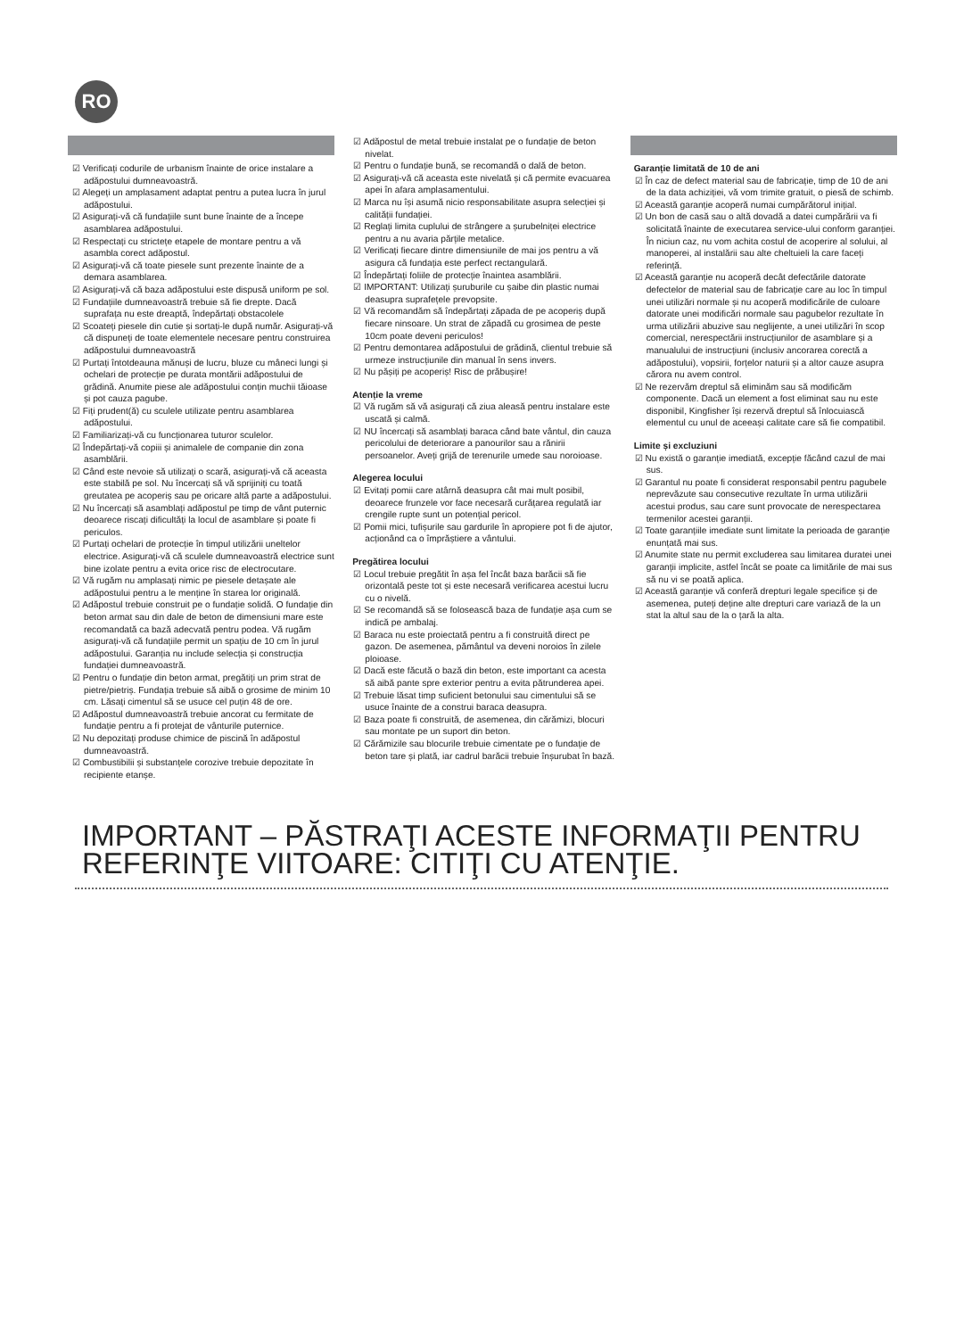RO
☑ Verificați codurile de urbanism înainte de orice instalare a adăpostului dumneavoastră.
☑ Alegeți un amplasament adaptat pentru a putea lucra în jurul adăpostului.
☑ Asigurați-vă că fundațiile sunt bune înainte de a începe asamblarea adăpostului.
☑ Respectați cu strictețe etapele de montare pentru a vă asambla corect adăpostul.
☑ Asigurați-vă că toate piesele sunt prezente înainte de a demara asamblarea.
☑ Asigurați-vă că baza adăpostului este dispusă uniform pe sol.
☑ Fundațiile dumneavoastră trebuie să fie drepte. Dacă suprafața nu este dreaptă, îndepărtați obstacolele
☑ Scoateți piesele din cutie și sortați-le după număr. Asigurați-vă că dispuneți de toate elementele necesare pentru construirea adăpostului dumneavoastră
☑ Purtați întotdeauna mănuși de lucru, bluze cu mâneci lungi și ochelari de protecție pe durata montării adăpostului de grădină. Anumite piese ale adăpostului conțin muchii tăioase și pot cauza pagube.
☑ Fiți prudent(ă) cu sculele utilizate pentru asamblarea adăpostului.
☑ Familiarizați-vă cu funcționarea tuturor sculelor.
☑ Îndepărtați-vă copiii și animalele de companie din zona asamblării.
☑ Când este nevoie să utilizați o scară, asigurați-vă că aceasta este stabilă pe sol. Nu încercați să vă sprijiniți cu toată greutatea pe acoperiș sau pe oricare altă parte a adăpostului.
☑ Nu încercați să asamblați adăpostul pe timp de vânt puternic deoarece riscați dificultăți la locul de asamblare și poate fi periculos.
☑ Purtați ochelari de protecție în timpul utilizării uneltelor electrice. Asigurați-vă că sculele dumneavoastră electrice sunt bine izolate pentru a evita orice risc de electrocutare.
☑ Vă rugăm nu amplasați nimic pe piesele detașate ale adăpostului pentru a le menține în starea lor originală.
☑ Adăpostul trebuie construit pe o fundație solidă. O fundație din beton armat sau din dale de beton de dimensiuni mare este recomandată ca bază adecvată pentru podea. Vă rugăm asigurați-vă că fundațiile permit un spațiu de 10 cm în jurul adăpostului. Garanția nu include selecția și construcția fundației dumneavoastră.
☑ Pentru o fundație din beton armat, pregătiți un prim strat de pietre/pietriș. Fundația trebuie să aibă o grosime de minim 10 cm. Lăsați cimentul să se usuce cel puțin 48 de ore.
☑ Adăpostul dumneavoastră trebuie ancorat cu fermitate de fundație pentru a fi protejat de vânturile puternice.
☑ Nu depozitați produse chimice de piscină în adăpostul dumneavoastră.
☑ Combustibilii și substanțele corozive trebuie depozitate în recipiente etanșe.
☑ Adăpostul de metal trebuie instalat pe o fundație de beton nivelat.
☑ Pentru o fundație bună, se recomandă o dală de beton.
☑ Asigurați-vă că aceasta este nivelată și că permite evacuarea apei în afara amplasamentului.
☑ Marca nu își asumă nicio responsabilitate asupra selecției și calității fundației.
☑ Reglați limita cuplului de strângere a șurubelniței electrice pentru a nu avaria părțile metalice.
☑ Verificați fiecare dintre dimensiunile de mai jos pentru a vă asigura că fundația este perfect rectangulară.
☑ Îndepărtați foliile de protecție înaintea asamblării.
☑ IMPORTANT: Utilizați șuruburile cu șaibe din plastic numai deasupra suprafețele prevopsite.
☑ Vă recomandăm să îndepărtați zăpada de pe acoperiș după fiecare ninsoare. Un strat de zăpadă cu grosimea de peste 10cm poate deveni periculos!
☑ Pentru demontarea adăpostului de grădină, clientul trebuie să urmeze instrucțiunile din manual în sens invers.
☑ Nu pășiți pe acoperiș! Risc de prăbușire!
Atenție la vreme
☑ Vă rugăm să vă asigurați că ziua aleasă pentru instalare este uscată și calmă.
☑ NU încercați să asamblați baraca când bate vântul, din cauza pericolului de deteriorare a panourilor sau a rănirii persoanelor. Aveți grijă de terenurile umede sau noroioase.
Alegerea locului
☑ Evitați pomii care atârnă deasupra cât mai mult posibil, deoarece frunzele vor face necesară curățarea regulată iar crengile rupte sunt un potențial pericol.
☑ Pomii mici, tufișurile sau gardurile în apropiere pot fi de ajutor, acționând ca o împrăștiere a vântului.
Pregătirea locului
☑ Locul trebuie pregătit în așa fel încât baza barăcii să fie orizontală peste tot și este necesară verificarea acestui lucru cu o nivelă.
☑ Se recomandă să se folosească baza de fundație așa cum se indică pe ambalaj.
☑ Baraca nu este proiectată pentru a fi construită direct pe gazon. De asemenea, pământul va deveni noroios în zilele ploioase.
☑ Dacă este făcută o bază din beton, este important ca acesta să aibă pante spre exterior pentru a evita pătrunderea apei.
☑ Trebuie lăsat timp suficient betonului sau cimentului să se usuce înainte de a construi baraca deasupra.
☑ Baza poate fi construită, de asemenea, din cărămizi, blocuri sau montate pe un suport din beton.
☑ Cărămizile sau blocurile trebuie cimentate pe o fundație de beton tare și plată, iar cadrul barăcii trebuie înșurubat în bază.
Garanție limitată de 10 de ani
☑ În caz de defect material sau de fabricație, timp de 10 de ani de la data achiziției, vă vom trimite gratuit, o piesă de schimb.
☑ Această garanție acoperă numai cumpărătorul inițial.
☑ Un bon de casă sau o altă dovadă a datei cumpărării va fi solicitată înainte de executarea service-ului conform garanției. În niciun caz, nu vom achita costul de acoperire al solului, al manoperei, al instalării sau alte cheltuieli la care faceți referință.
☑ Această garanție nu acoperă decât defectările datorate defectelor de material sau de fabricație care au loc în timpul unei utilizări normale și nu acoperă modificările de culoare datorate unei modificări normale sau pagubelor rezultate în urma utilizării abuzive sau neglijente, a unei utilizări în scop comercial, nerespectării instrucțiunilor de asamblare și a manualului de instrucțiuni (inclusiv ancorarea corectă a adăpostului), vopsirii, forțelor naturii și a altor cauze asupra cărora nu avem control.
☑ Ne rezervăm dreptul să eliminăm sau să modificăm componente. Dacă un element a fost eliminat sau nu este disponibil, Kingfisher își rezervă dreptul să înlocuiască elementul cu unul de aceeași calitate care să fie compatibil.
Limite și excluziuni
☑ Nu există o garanție imediată, excepție făcând cazul de mai sus.
☑ Garantul nu poate fi considerat responsabil pentru pagubele neprevăzute sau consecutive rezultate în urma utilizării acestui produs, sau care sunt provocate de nerespectarea termenilor acestei garanții.
☑ Toate garanțiile imediate sunt limitate la perioada de garanție enunțată mai sus.
☑ Anumite state nu permit excluderea sau limitarea duratei unei garanții implicite, astfel încât se poate ca limitările de mai sus să nu vi se poată aplica.
☑ Această garanție vă conferă drepturi legale specifice și de asemenea, puteți deține alte drepturi care variază de la un stat la altul sau de la o țară la alta.
IMPORTANT – PĂSTRAŢI ACESTE INFORMAŢII PENTRU REFERINŢE VIITOARE: CITIŢI CU ATENŢIE.